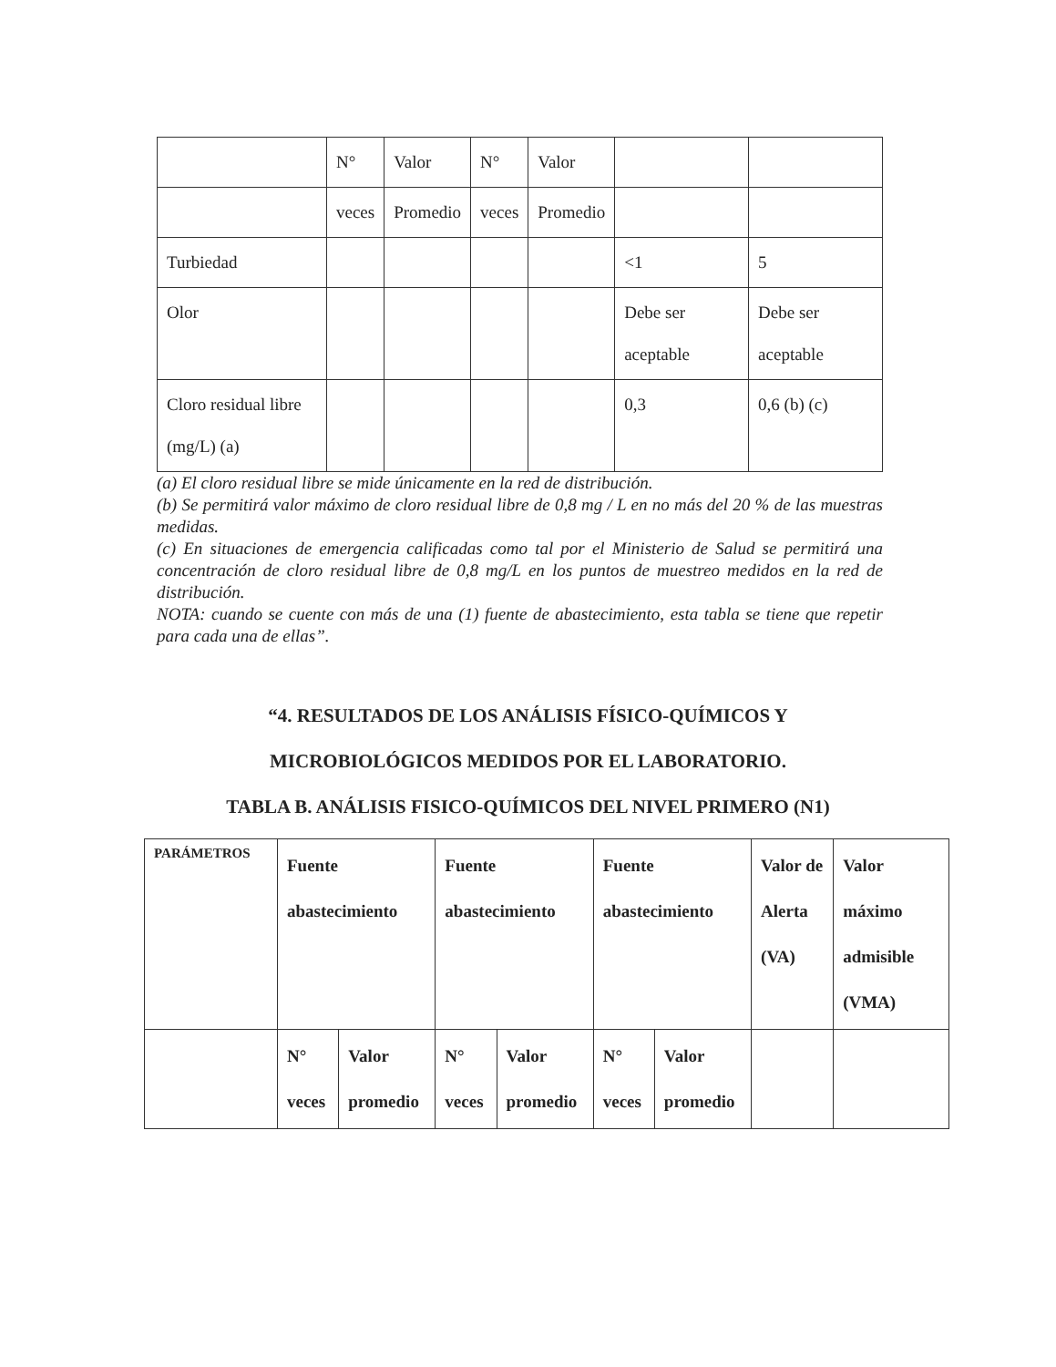| | N° | Valor | N° | Valor | | |
| | veces | Promedio | veces | Promedio | | |
| Turbiedad | | | | | <1 | 5 |
| Olor | | | | | Debe ser aceptable | Debe ser aceptable |
| Cloro residual libre (mg/L) (a) | | | | | 0,3 | 0,6 (b) (c) |
(a) El cloro residual libre se mide únicamente en la red de distribución.
(b) Se permitirá valor máximo de cloro residual libre de 0,8 mg / L en no más del 20 % de las muestras medidas.
(c) En situaciones de emergencia calificadas como tal por el Ministerio de Salud se permitirá una concentración de cloro residual libre de 0,8 mg/L en los puntos de muestreo medidos en la red de distribución.
NOTA: cuando se cuente con más de una (1) fuente de abastecimiento, esta tabla se tiene que repetir para cada una de ellas”.
“4. RESULTADOS DE LOS ANÁLISIS FÍSICO-QUÍMICOS Y
MICROBIOLÓGICOS MEDIDOS POR EL LABORATORIO.
TABLA B. ANÁLISIS FISICO-QUÍMICOS DEL NIVEL PRIMERO (N1)
| PARÁMETROS | Fuente abastecimiento | | Fuente abastecimiento | | Fuente abastecimiento | | Valor de Alerta (VA) | Valor máximo admisible (VMA) |
| | N° veces | Valor promedio | N° veces | Valor promedio | N° veces | Valor promedio | | |